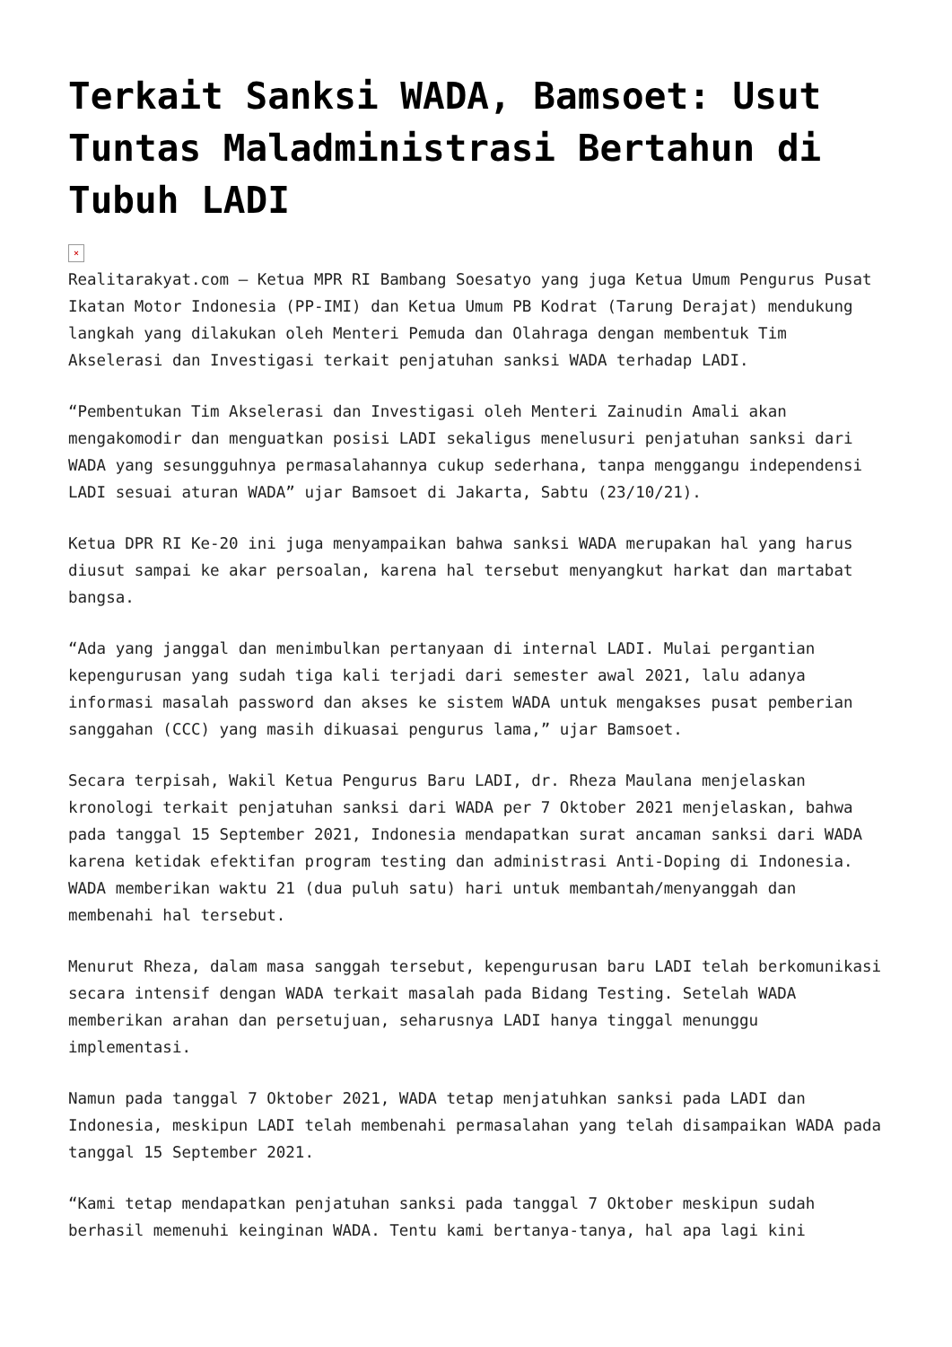Terkait Sanksi WADA, Bamsoet: Usut Tuntas Maladministrasi Bertahun di Tubuh LADI
×
Realitarakyat.com – Ketua MPR RI Bambang Soesatyo yang juga Ketua Umum Pengurus Pusat Ikatan Motor Indonesia (PP-IMI) dan Ketua Umum PB Kodrat (Tarung Derajat) mendukung langkah yang dilakukan oleh Menteri Pemuda dan Olahraga dengan membentuk Tim Akselerasi dan Investigasi terkait penjatuhan sanksi WADA terhadap LADI.
“Pembentukan Tim Akselerasi dan Investigasi oleh Menteri Zainudin Amali akan mengakomodir dan menguatkan posisi LADI sekaligus menelusuri penjatuhan sanksi dari WADA yang sesungguhnya permasalahannya cukup sederhana, tanpa menggangu independensi LADI sesuai aturan WADA” ujar Bamsoet di Jakarta, Sabtu (23/10/21).
Ketua DPR RI Ke-20 ini juga menyampaikan bahwa sanksi WADA merupakan hal yang harus diusut sampai ke akar persoalan, karena hal tersebut menyangkut harkat dan martabat bangsa.
“Ada yang janggal dan menimbulkan pertanyaan di internal LADI. Mulai pergantian kepengurusan yang sudah tiga kali terjadi dari semester awal 2021, lalu adanya informasi masalah password dan akses ke sistem WADA untuk mengakses pusat pemberian sanggahan (CCC) yang masih dikuasai pengurus lama,” ujar Bamsoet.
Secara terpisah, Wakil Ketua Pengurus Baru LADI, dr. Rheza Maulana menjelaskan kronologi terkait penjatuhan sanksi dari WADA per 7 Oktober 2021 menjelaskan, bahwa pada tanggal 15 September 2021, Indonesia mendapatkan surat ancaman sanksi dari WADA karena ketidak efektifan program testing dan administrasi Anti-Doping di Indonesia. WADA memberikan waktu 21 (dua puluh satu) hari untuk membantah/menyanggah dan membenahi hal tersebut.
Menurut Rheza, dalam masa sanggah tersebut, kepengurusan baru LADI telah berkomunikasi secara intensif dengan WADA terkait masalah pada Bidang Testing. Setelah WADA memberikan arahan dan persetujuan, seharusnya LADI hanya tinggal menunggu implementasi.
Namun pada tanggal 7 Oktober 2021, WADA tetap menjatuhkan sanksi pada LADI dan Indonesia, meskipun LADI telah membenahi permasalahan yang telah disampaikan WADA pada tanggal 15 September 2021.
“Kami tetap mendapatkan penjatuhan sanksi pada tanggal 7 Oktober meskipun sudah berhasil memenuhi keinginan WADA. Tentu kami bertanya-tanya, hal apa lagi kini